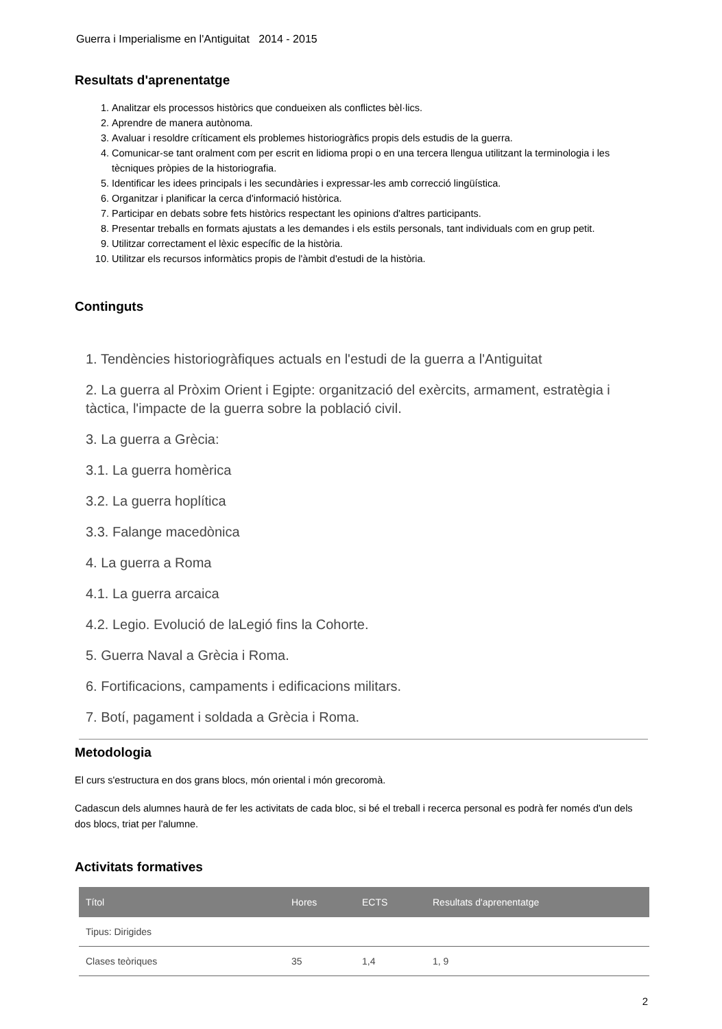Guerra i Imperialisme en l'Antiguitat 2014 - 2015
Resultats d'aprenentatge
1. Analitzar els processos històrics que condueixen als conflictes bèl·lics.
2. Aprendre de manera autònoma.
3. Avaluar i resoldre críticament els problemes historiogràfics propis dels estudis de la guerra.
4. Comunicar-se tant oralment com per escrit en lidioma propi o en una tercera llengua utilitzant la terminologia i les tècniques pròpies de la historiografia.
5. Identificar les idees principals i les secundàries i expressar-les amb correcció lingüística.
6. Organitzar i planificar la cerca d'informació històrica.
7. Participar en debats sobre fets històrics respectant les opinions d'altres participants.
8. Presentar treballs en formats ajustats a les demandes i els estils personals, tant individuals com en grup petit.
9. Utilitzar correctament el lèxic específic de la història.
10. Utilitzar els recursos informàtics propis de l'àmbit d'estudi de la història.
Continguts
1. Tendències historiogràfiques actuals en l'estudi de la guerra a l'Antiguitat
2. La guerra al Pròxim Orient i Egipte: organització del exèrcits, armament, estratègia i tàctica, l'impacte de la guerra sobre la població civil.
3. La guerra a Grècia:
3.1. La guerra homèrica
3.2. La guerra hoplítica
3.3. Falange macedònica
4. La guerra a Roma
4.1. La guerra arcaica
4.2. Legio. Evolució de laLegió fins la Cohorte.
5. Guerra Naval a Grècia i Roma.
6. Fortificacions, campaments i edificacions militars.
7. Botí, pagament i soldada a Grècia i Roma.
Metodologia
El curs s'estructura en dos grans blocs, món oriental i món grecoromà.
Cadascun dels alumnes haurà de fer les activitats de cada bloc, si bé el treball i recerca personal es podrà fer només d'un dels dos blocs, triat per l'alumne.
Activitats formatives
| Títol | Hores | ECTS | Resultats d'aprenentatge |
| --- | --- | --- | --- |
| Tipus: Dirigides | | | |
| Clases teòriques | 35 | 1,4 | 1, 9 |
2